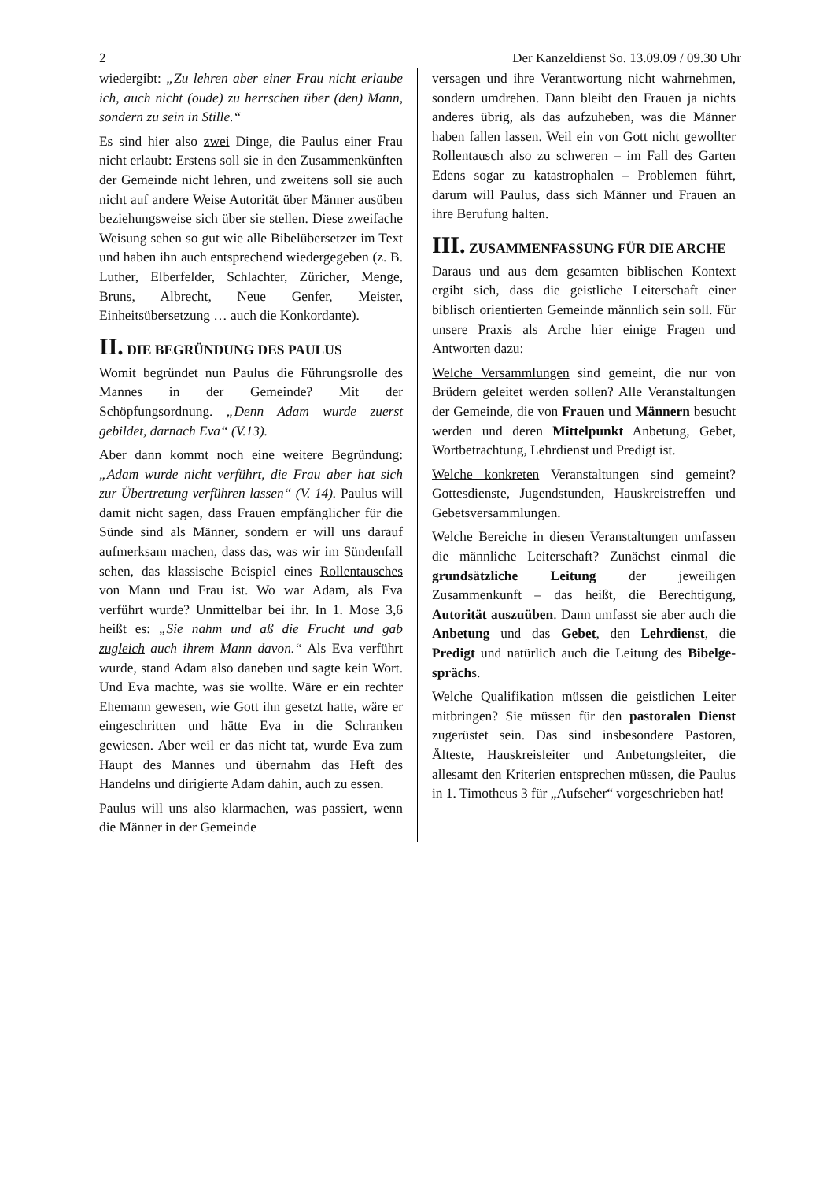2 Der Kanzeldienst So. 13.09.09 / 09.30 Uhr
wiedergibt: „Zu lehren aber einer Frau nicht erlaube ich, auch nicht (oude) zu herr­schen über (den) Mann, sondern zu sein in Stille.“
Es sind hier also zwei Dinge, die Paulus einer Frau nicht erlaubt: Erstens soll sie in den Zusammenkünften der Gemeinde nicht lehren, und zweitens soll sie auch nicht auf andere Weise Autorität über Männer aus­üben beziehungsweise sich über sie stellen. Diese zweifache Weisung sehen so gut wie alle Bibelübersetzer im Text und haben ihn auch entsprechend wiedergegeben (z. B. Luther, Elberfelder, Schlachter, Züricher, Menge, Bruns, Albrecht, Neue Genfer, Meister, Einheitsübersetzung … auch die Konkordante).
II. DIE BEGRÜNDUNG DES PAULUS
Womit begründet nun Paulus die Führungs­rolle des Mannes in der Gemeinde? Mit der Schöpfungsordnung. „Denn Adam wurde zuerst gebildet, darnach Eva“ (V.13).
Aber dann kommt noch eine weitere Be­gründung: „Adam wurde nicht verführt, die Frau aber hat sich zur Übertretung verfüh­ren lassen“ (V. 14). Paulus will damit nicht sagen, dass Frauen empfänglicher für die Sünde sind als Männer, sondern er will uns darauf aufmerksam machen, dass das, was wir im Sündenfall sehen, das klassische Bei­spiel eines Rollentausches von Mann und Frau ist. Wo war Adam, als Eva verführt wurde? Unmittelbar bei ihr. In 1. Mose 3,6 heißt es: „Sie nahm und aß die Frucht und gab zugleich auch ihrem Mann davon.“ Als Eva verführt wurde, stand Adam also daneben und sagte kein Wort. Und Eva machte, was sie wollte. Wäre er ein rechter Ehemann gewesen, wie Gott ihn gesetzt hat­te, wäre er eingeschritten und hätte Eva in die Schranken gewiesen. Aber weil er das nicht tat, wurde Eva zum Haupt des Mannes und übernahm das Heft des Handelns und dirigierte Adam dahin, auch zu essen.
Paulus will uns also klarmachen, was pas­siert, wenn die Männer in der Gemeinde
versagen und ihre Verantwortung nicht wahrnehmen, sondern umdrehen. Dann bleibt den Frauen ja nichts anderes übrig, als das aufzuheben, was die Männer haben fal­len lassen. Weil ein von Gott nicht gewollter Rollentausch also zu schweren – im Fall des Garten Edens sogar zu katastrophalen – Problemen führt, darum will Paulus, dass sich Männer und Frauen an ihre Berufung halten.
III. ZUSAMMENFASSUNG FÜR DIE ARCHE
Daraus und aus dem gesamten biblischen Kontext ergibt sich, dass die geistliche Lei­terschaft einer biblisch orientierten Gemein­de männlich sein soll. Für unsere Praxis als Arche hier einige Fragen und Antworten dazu:
Welche Versammlungen sind gemeint, die nur von Brüdern geleitet werden sollen? Alle Veranstaltungen der Gemeinde, die von Frauen und Männern besucht werden und deren Mittelpunkt Anbetung, Gebet, Wort­betrachtung, Lehrdienst und Predigt ist.
Welche konkreten Veranstaltungen sind ge­meint? Gottesdienste, Jugendstunden, Haus­kreistreffen und Gebetsversammlungen.
Welche Bereiche in diesen Veranstaltungen umfassen die männliche Leiterschaft? Zu­nächst einmal die grundsätzliche Leitung der jeweiligen Zusammenkunft – das heißt, die Berechtigung, Autorität auszuüben. Dann umfasst sie aber auch die Anbetung und das Gebet, den Lehrdienst, die Predigt und natürlich auch die Leitung des Bibelge­sprächs.
Welche Qualifikation müssen die geistlichen Leiter mitbringen? Sie müssen für den pastoralen Dienst zugerüstet sein. Das sind insbesondere Pastoren, Älteste, Hauskreisleiter und Anbetungsleiter, die allesamt den Kriterien entsprechen müssen, die Paulus in 1. Timotheus 3 für „Aufseher“ vorgeschrieben hat!